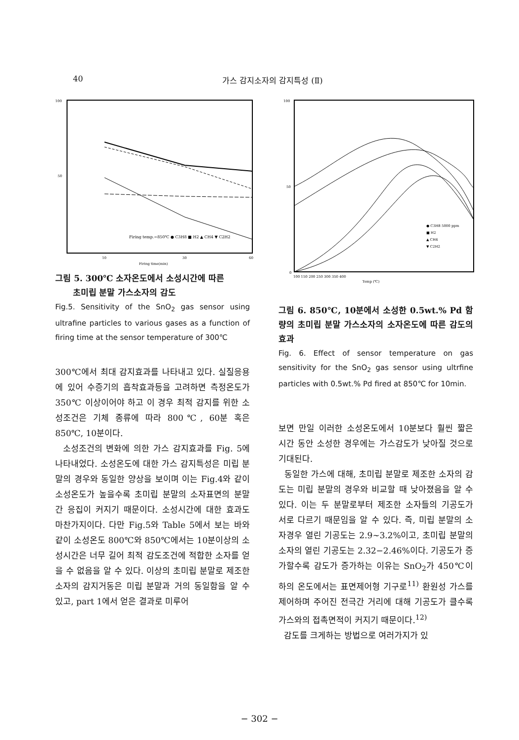40 가스 감지소자의 감지특성 (Ⅱ)
100
50
Firing temp.=850℃ ● C3H8 ■ H2 ▲ CH4 ▼ C2H2
10
30
60
Firing time(min)
그림 5. 300℃ 소자온도에서 소성시간에 따른
초미립 분말 가스소자의 감도
Fig.5. Sensitivity of the SnO<sub>2</sub> gas sensor using ultrafine particles to various gases as a function of firing time at the sensor temperature of 300℃
300℃에서 최대 감지효과를 나타내고 있다. 실질응용에 있어 수증기의 흡착효과등을 고려하면 측정온도가 350℃ 이상이어야 하고 이 경우 최적 감지를 위한 소성조건은 기체 종류에 따라 800℃, 60분 혹은 850℃, 10분이다.
소성조건의 변화에 의한 가스 감지효과를 Fig. 5에 나타내었다. 소성온도에 대한 가스 감지특성은 미립 분말의 경우와 동일한 양상을 보이며 이는 Fig.4와 같이 소성온도가 높을수록 초미립 분말의 소자표면의 분말간 응집이 커지기 때문이다. 소성시간에 대한 효과도 마찬가지이다. 다만 Fig.5와 Table 5에서 보는 바와 같이 소성온도 800℃와 850℃에서는 10분이상의 소성시간은 너무 길어 최적 감도조건에 적합한 소자를 얻을 수 없음을 알 수 있다. 이상의 초미립 분말로 제조한 소자의 감지거동은 미립 분말과 거의 동일함을 알 수 있고, part 1에서 얻은 결과로 미루어
100
50
0
● C3H8 5000 ppm
■ H2
▲ CH4
▼ C2H2
100 150 200 250 300 350 400
Temp (℃)
그림 6. 850℃, 10분에서 소성한 0.5wt.% Pd 함량의 초미립 분말 가스소자의 소자온도에 따른 감도의 효과
Fig. 6. Effect of sensor temperature on gas sensitivity for the SnO<sub>2</sub> gas sensor using ultrfine particles with 0.5wt.% Pd fired at 850℃ for 10min.
보면 만일 이러한 소성온도에서 10분보다 훨씬 짧은 시간 동안 소성한 경우에는 가스감도가 낮아질 것으로 기대된다.
동일한 가스에 대해, 초미립 분말로 제조한 소자의 감도는 미립 분말의 경우와 비교할 때 낮아졌음을 알 수 있다. 이는 두 분말로부터 제조한 소자들의 기공도가 서로 다르기 때문임을 알 수 있다. 즉, 미립 분말의 소자경우 열린 기공도는 2.9~3.2%이고, 초미립 분말의 소자의 열린 기공도는 2.32−2.46%이다. 기공도가 증가할수록 감도가 증가하는 이유는 SnO<sub>2</sub>가 450℃이하의 온도에서는 표면제어형 기구로<sup>11)</sup> 환원성 가스를 제어하며 주어진 전극간 거리에 대해 기공도가 클수록 가스와의 접촉면적이 커지기 때문이다.<sup>12)</sup>
감도를 크게하는 방법으로 여러가지가 있
− 302 −